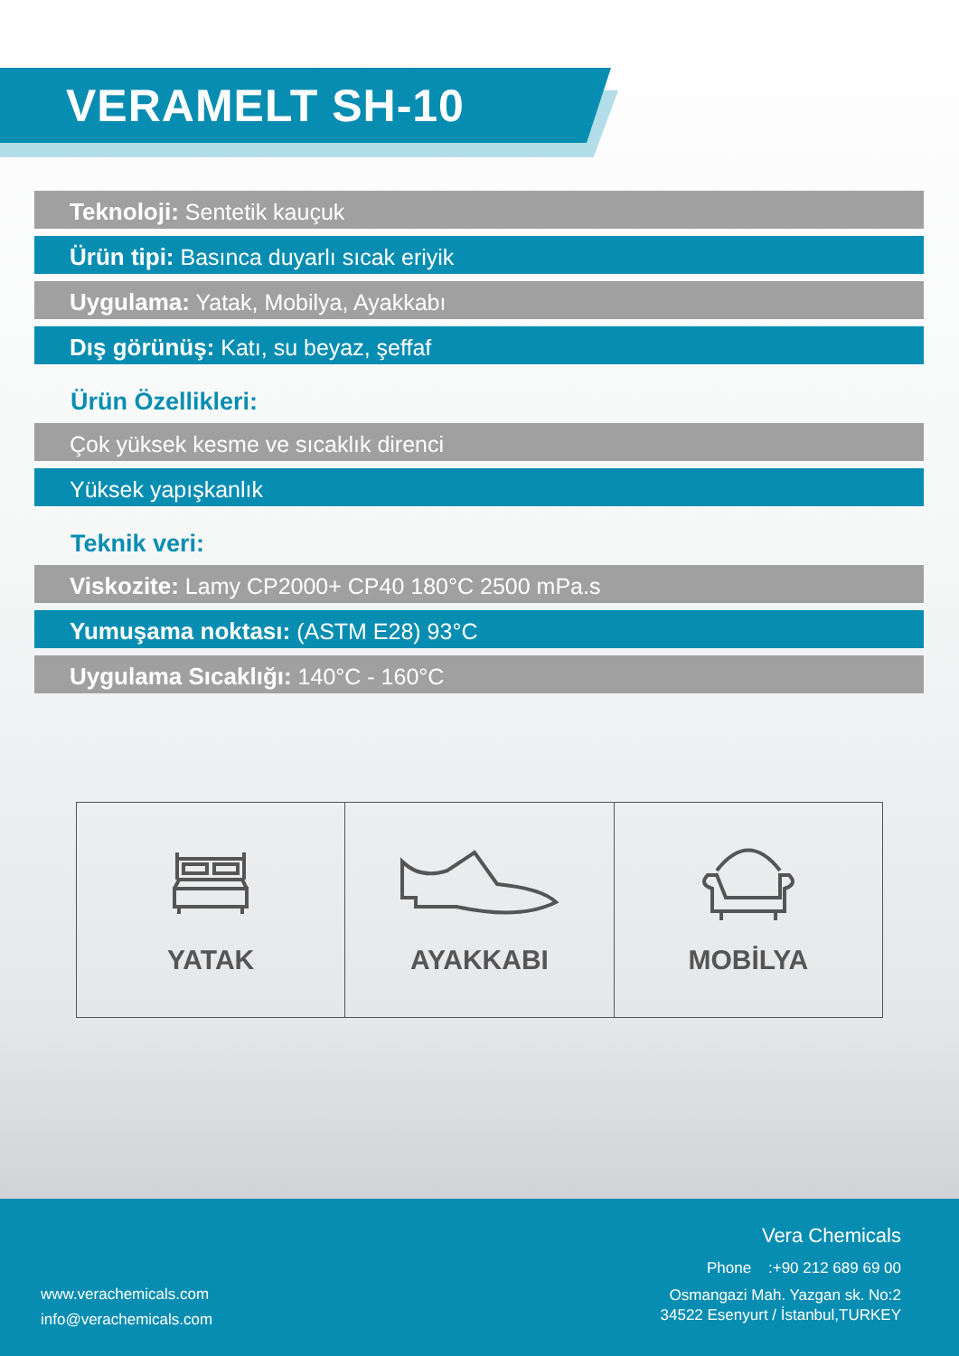VERAMELT SH-10
Teknoloji: Sentetik kauçuk
Ürün tipi: Basınca duyarlı sıcak eriyik
Uygulama: Yatak, Mobilya, Ayakkabı
Dış görünüş: Katı, su beyaz, şeffaf
Ürün Özellikleri:
Çok yüksek kesme ve sıcaklık direnci
Yüksek yapışkanlık
Teknik veri:
Viskozite: Lamy CP2000+ CP40 180°C 2500 mPa.s
Yumuşama noktası: (ASTM E28) 93°C
Uygulama Sıcaklığı: 140°C - 160°C
YATAK AYAKKABI MOBİLYA
Vera Chemicals
Phone :+90 212 689 69 00
Osmangazi Mah. Yazgan sk. No:2
34522 Esenyurt / İstanbul,TURKEY
www.verachemicals.com
info@verachemicals.com